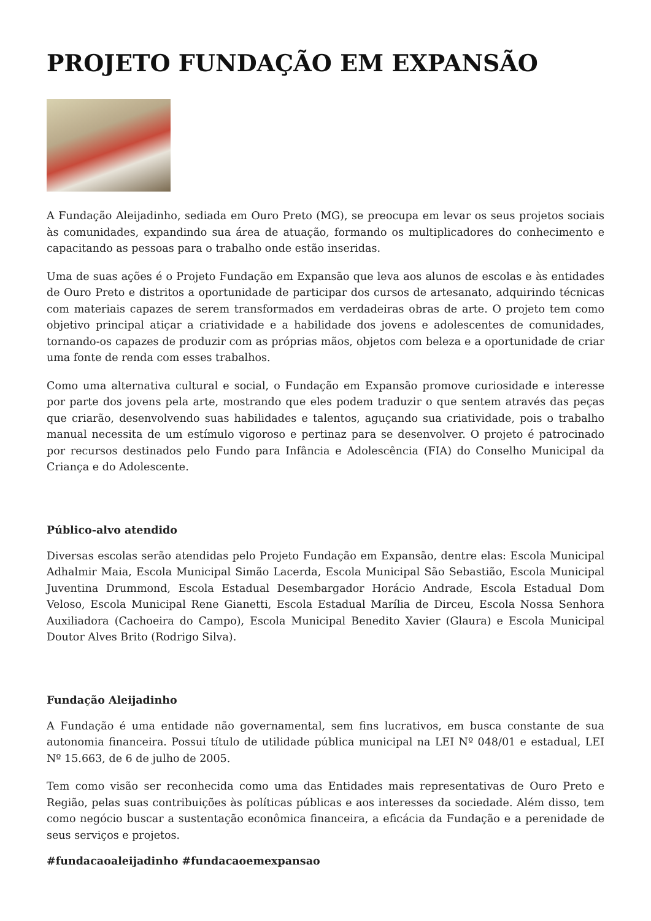PROJETO FUNDAÇÃO EM EXPANSÃO
A Fundação Aleijadinho, sediada em Ouro Preto (MG), se preocupa em levar os seus projetos sociais às comunidades, expandindo sua área de atuação, formando os multiplicadores do conhecimento e capacitando as pessoas para o trabalho onde estão inseridas.
Uma de suas ações é o Projeto Fundação em Expansão que leva aos alunos de escolas e às entidades de Ouro Preto e distritos a oportunidade de participar dos cursos de artesanato, adquirindo técnicas com materiais capazes de serem transformados em verdadeiras obras de arte. O projeto tem como objetivo principal atiçar a criatividade e a habilidade dos jovens e adolescentes de comunidades, tornando-os capazes de produzir com as próprias mãos, objetos com beleza e a oportunidade de criar uma fonte de renda com esses trabalhos.
Como uma alternativa cultural e social, o Fundação em Expansão promove curiosidade e interesse por parte dos jovens pela arte, mostrando que eles podem traduzir o que sentem através das peças que criarão, desenvolvendo suas habilidades e talentos, aguçando sua criatividade, pois o trabalho manual necessita de um estímulo vigoroso e pertinaz para se desenvolver. O projeto é patrocinado por recursos destinados pelo Fundo para Infância e Adolescência (FIA) do Conselho Municipal da Criança e do Adolescente.
Público-alvo atendido
Diversas escolas serão atendidas pelo Projeto Fundação em Expansão, dentre elas: Escola Municipal Adhalmir Maia, Escola Municipal Simão Lacerda, Escola Municipal São Sebastião, Escola Municipal Juventina Drummond, Escola Estadual Desembargador Horácio Andrade, Escola Estadual Dom Veloso, Escola Municipal Rene Gianetti, Escola Estadual Marília de Dirceu, Escola Nossa Senhora Auxiliadora (Cachoeira do Campo), Escola Municipal Benedito Xavier (Glaura) e Escola Municipal Doutor Alves Brito (Rodrigo Silva).
Fundação Aleijadinho
A Fundação é uma entidade não governamental, sem fins lucrativos, em busca constante de sua autonomia financeira. Possui título de utilidade pública municipal na LEI Nº 048/01 e estadual, LEI Nº 15.663, de 6 de julho de 2005.
Tem como visão ser reconhecida como uma das Entidades mais representativas de Ouro Preto e Região, pelas suas contribuições às políticas públicas e aos interesses da sociedade. Além disso, tem como negócio buscar a sustentação econômica financeira, a eficácia da Fundação e a perenidade de seus serviços e projetos.
#fundacaoaleijadinho #fundacaoemexpansao